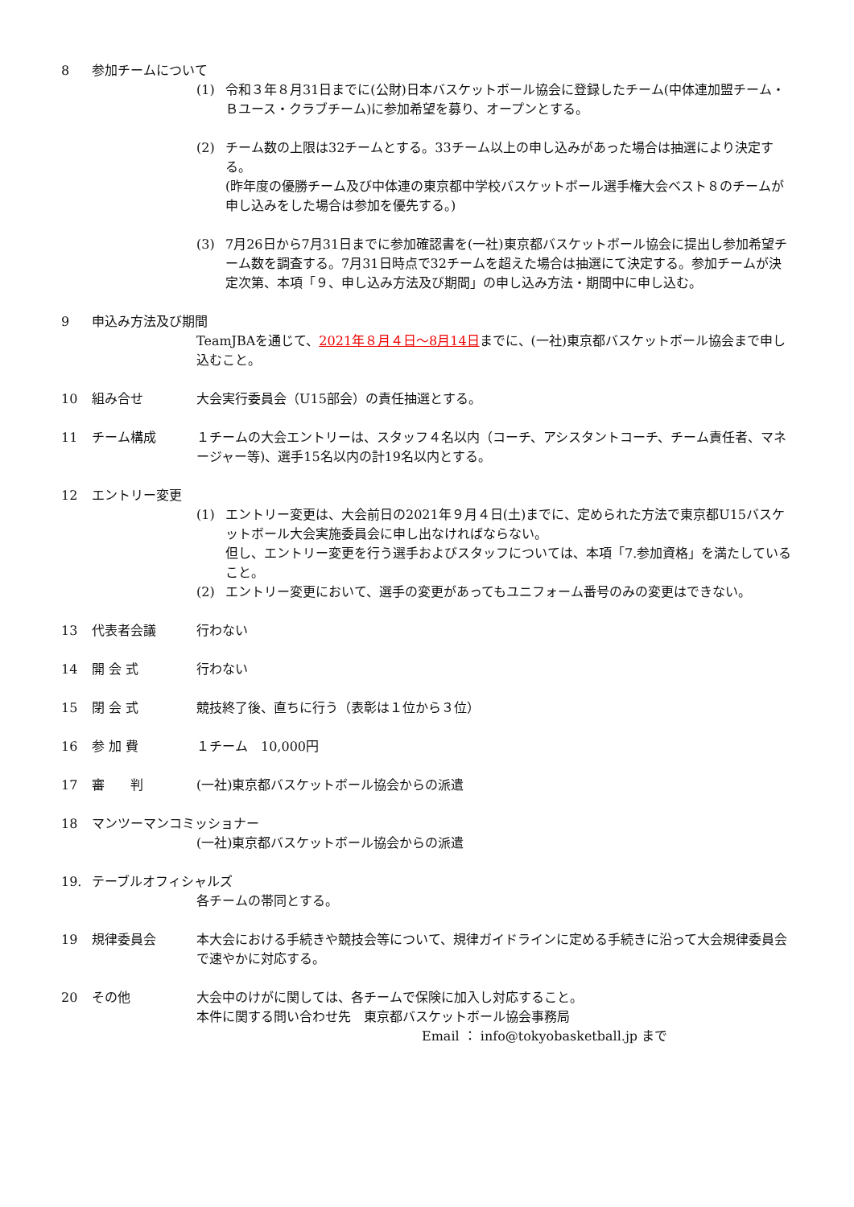8 参加チームについて
(1) 令和３年８月31日までに(公財)日本バスケットボール協会に登録したチーム(中体連加盟チーム・Ｂユース・クラブチーム)に参加希望を募り、オープンとする。
(2) チーム数の上限は32チームとする。33チーム以上の申し込みがあった場合は抽選により決定する。
(昨年度の優勝チーム及び中体連の東京都中学校バスケットボール選手権大会ベスト８のチームが申し込みをした場合は参加を優先する。)
(3) 7月26日から7月31日までに参加確認書を(一社)東京都バスケットボール協会に提出し参加希望チーム数を調査する。7月31日時点で32チームを超えた場合は抽選にて決定する。参加チームが決定次第、本項「９、申し込み方法及び期間」の申し込み方法・期間中に申し込む。
9 申込み方法及び期間
TeamJBAを通じて、2021年８月４日～8月14日までに、(一社)東京都バスケットボール協会まで申し込むこと。
10 組み合せ 大会実行委員会（U15部会）の責任抽選とする。
11 チーム構成 １チームの大会エントリーは、スタッフ４名以内（コーチ、アシスタントコーチ、チーム責任者、マネージャー等)、選手15名以内の計19名以内とする。
12 エントリー変更
(1) エントリー変更は、大会前日の2021年９月４日(土)までに、定められた方法で東京都U15バスケットボール大会実施委員会に申し出なければならない。
但し、エントリー変更を行う選手およびスタッフについては、本項「7.参加資格」を満たしていること。
(2) エントリー変更において、選手の変更があってもユニフォーム番号のみの変更はできない。
13 代表者会議 行わない
14 開 会 式 行わない
15 閉 会 式 競技終了後、直ちに行う（表彰は１位から３位）
16 参 加 費 １チーム　10,000円
17 審　　判 (一社)東京都バスケットボール協会からの派遣
18 マンツーマンコミッショナー
(一社)東京都バスケットボール協会からの派遣
19. テーブルオフィシャルズ
各チームの帯同とする。
19 規律委員会 本大会における手続きや競技会等について、規律ガイドラインに定める手続きに沿って大会規律委員会で速やかに対応する。
20 その他 大会中のけがに関しては、各チームで保険に加入し対応すること。
本件に関する問い合わせ先　東京都バスケットボール協会事務局
Email ： info@tokyobasketball.jp まで